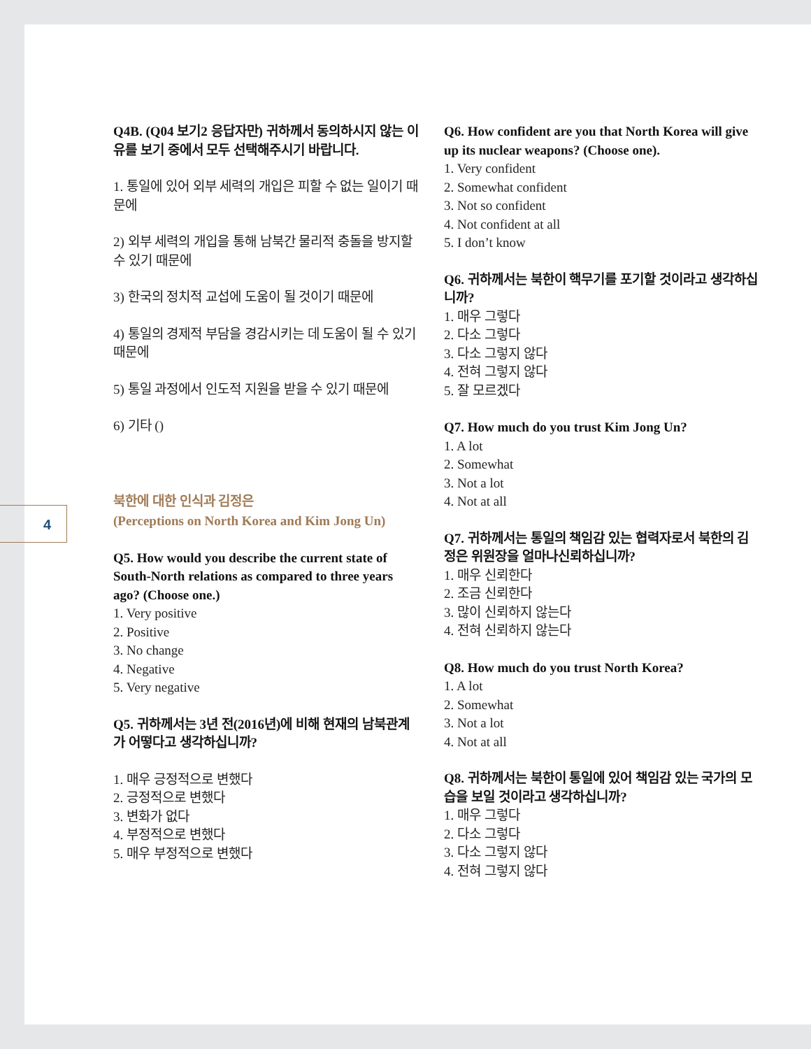4
Q4B. (Q04 보기2 응답자만) 귀하께서 동의하시지 않는 이유를 보기 중에서 모두 선택해주시기 바랍니다.
1. 통일에 있어 외부 세력의 개입은 피할 수 없는 일이기 때문에
2) 외부 세력의 개입을 통해 남북간 물리적 충돌을 방지할 수 있기 때문에
3) 한국의 정치적 교섭에 도움이 될 것이기 때문에
4) 통일의 경제적 부담을 경감시키는 데 도움이 될 수 있기 때문에
5) 통일 과정에서 인도적 지원을 받을 수 있기 때문에
6) 기타 ()
북한에 대한 인식과 김정은
(Perceptions on North Korea and Kim Jong Un)
Q5. How would you describe the current state of South-North relations as compared to three years ago? (Choose one.)
1. Very positive
2. Positive
3. No change
4. Negative
5. Very negative
Q5. 귀하께서는 3년 전(2016년)에 비해 현재의 남북관계가 어떻다고 생각하십니까?
1. 매우 긍정적으로 변했다
2. 긍정적으로 변했다
3. 변화가 없다
4. 부정적으로 변했다
5. 매우 부정적으로 변했다
Q6. How confident are you that North Korea will give up its nuclear weapons? (Choose one).
1. Very confident
2. Somewhat confident
3. Not so confident
4. Not confident at all
5. I don’t know
Q6. 귀하께서는 북한이 핵무기를 포기할 것이라고 생각하십니까?
1. 매우 그렇다
2. 다소 그렇다
3. 다소 그렇지 않다
4. 전혀 그렇지 않다
5. 잘 모르겠다
Q7. How much do you trust Kim Jong Un?
1. A lot
2. Somewhat
3. Not a lot
4. Not at all
Q7. 귀하께서는 통일의 책임감 있는 협력자로서 북한의 김정은 위원장을 얼마나신뢰하십니까?
1. 매우 신뢰한다
2. 조금 신뢰한다
3. 많이 신뢰하지 않는다
4. 전혀 신뢰하지 않는다
Q8. How much do you trust North Korea?
1. A lot
2. Somewhat
3. Not a lot
4. Not at all
Q8. 귀하께서는 북한이 통일에 있어 책임감 있는 국가의 모습을 보일 것이라고 생각하십니까?
1. 매우 그렇다
2. 다소 그렇다
3. 다소 그렇지 않다
4. 전혀 그렇지 않다